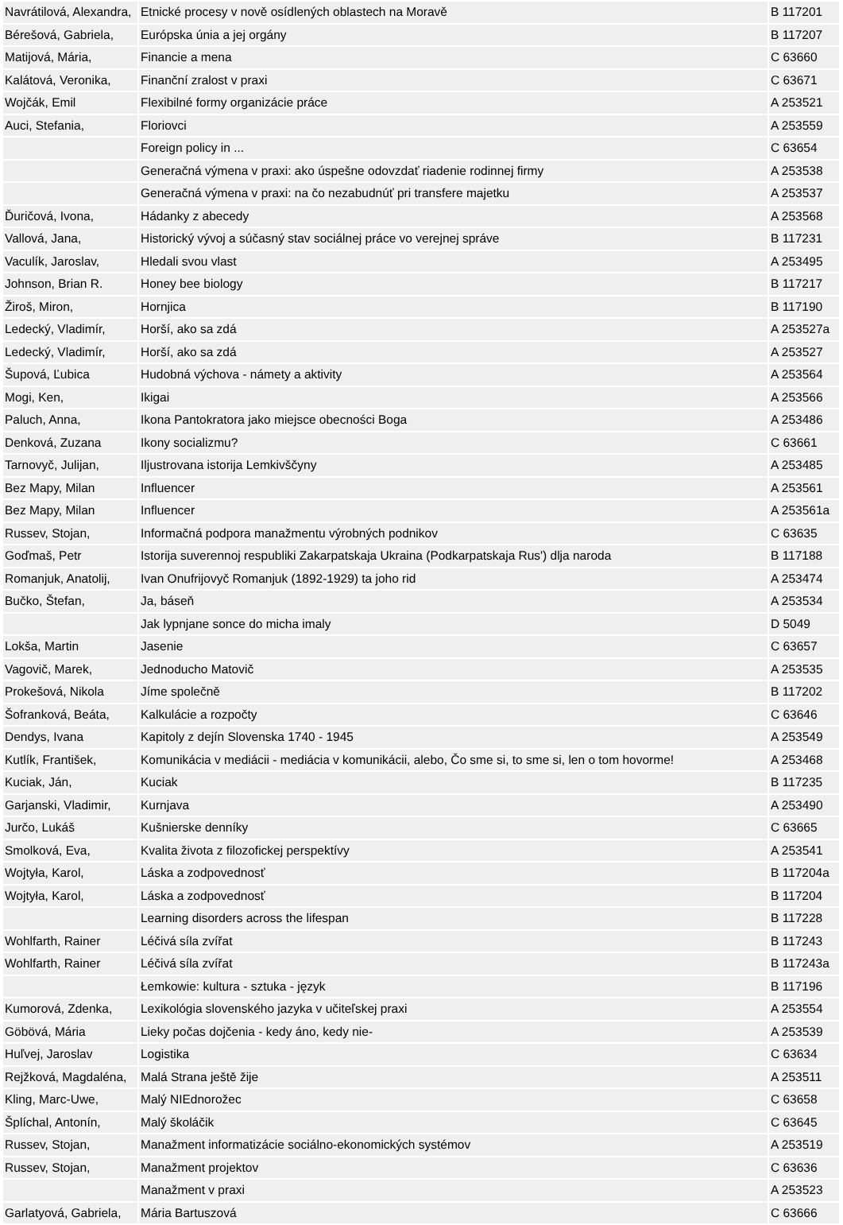| Navrátilová, Alexandra, | Etnické procesy v nově osídlených oblastech na Moravě | B 117201 |
| Bérešová, Gabriela, | Európska únia a jej orgány | B 117207 |
| Matijová, Mária, | Financie a mena | C 63660 |
| Kalátová, Veronika, | Finanční zralost v praxi | C 63671 |
| Wojčák, Emil | Flexibilné formy organizácie práce | A 253521 |
| Auci, Stefania, | Floriovci | A 253559 |
| | Foreign policy in ... | C 63654 |
| | Generačná výmena v praxi: ako úspešne odovzdať riadenie rodinnej firmy | A 253538 |
| | Generačná výmena v praxi: na čo nezabudnúť pri transfere majetku | A 253537 |
| Ďuričová, Ivona, | Hádanky z abecedy | A 253568 |
| Vallová, Jana, | Historický vývoj a súčasný stav sociálnej práce vo verejnej správe | B 117231 |
| Vaculík, Jaroslav, | Hledali svou vlast | A 253495 |
| Johnson, Brian R. | Honey bee biology | B 117217 |
| Žiroš, Miron, | Hornjica | B 117190 |
| Ledecký, Vladimír, | Horší, ako sa zdá | A 253527a |
| Ledecký, Vladimír, | Horší, ako sa zdá | A 253527 |
| Šupová, Ľubica | Hudobná výchova - námety a aktivity | A 253564 |
| Mogi, Ken, | Ikigai | A 253566 |
| Paluch, Anna, | Ikona Pantokratora jako miejsce obecności Boga | A 253486 |
| Denková, Zuzana | Ikony socializmu? | C 63661 |
| Tarnovyč, Julijan, | Iljustrovana istorija Lemkivščyny | A 253485 |
| Bez Mapy, Milan | Influencer | A 253561 |
| Bez Mapy, Milan | Influencer | A 253561a |
| Russev, Stojan, | Informačná podpora manažmentu výrobných podnikov | C 63635 |
| Goďmaš, Petr | Istorija suverennoj respubliki Zakarpatskaja Ukraina (Podkarpatskaja Rus') dlja naroda | B 117188 |
| Romanjuk, Anatolij, | Ivan Onufrijovyč Romanjuk (1892-1929) ta joho rid | A 253474 |
| Bučko, Štefan, | Ja, báseň | A 253534 |
| | Jak lypnjane sonce do micha imaly | D 5049 |
| Lokša, Martin | Jasenie | C 63657 |
| Vagovič, Marek, | Jednoducho Matovič | A 253535 |
| Prokešová, Nikola | Jíme společně | B 117202 |
| Šofranková, Beáta, | Kalkulácie a rozpočty | C 63646 |
| Dendys, Ivana | Kapitoly z dejín Slovenska 1740 - 1945 | A 253549 |
| Kutlík, František, | Komunikácia v mediácii - mediácia v komunikácii, alebo, Čo sme si, to sme si, len o tom hovorme! | A 253468 |
| Kuciak, Ján, | Kuciak | B 117235 |
| Garjanski, Vladimir, | Kurnjava | A 253490 |
| Jurčo, Lukáš | Kušnierske denníky | C 63665 |
| Smolková, Eva, | Kvalita života z filozofickej perspektívy | A 253541 |
| Wojtyła, Karol, | Láska a zodpovednosť | B 117204a |
| Wojtyła, Karol, | Láska a zodpovednosť | B 117204 |
| | Learning disorders across the lifespan | B 117228 |
| Wohlfarth, Rainer | Léčivá síla zvířat | B 117243 |
| Wohlfarth, Rainer | Léčivá síla zvířat | B 117243a |
| | Łemkowie: kultura - sztuka - język | B 117196 |
| Kumorová, Zdenka, | Lexikológia slovenského jazyka v učiteľskej praxi | A 253554 |
| Göbövá, Mária | Lieky počas dojčenia - kedy áno, kedy nie- | A 253539 |
| Huľvej, Jaroslav | Logistika | C 63634 |
| Rejžková, Magdaléna, | Malá Strana ještě žije | A 253511 |
| Kling, Marc-Uwe, | Malý NIEdnorožec | C 63658 |
| Šplíchal, Antonín, | Malý školáčik | C 63645 |
| Russev, Stojan, | Manažment informatizácie sociálno-ekonomických systémov | A 253519 |
| Russev, Stojan, | Manažment projektov | C 63636 |
| | Manažment v praxi | A 253523 |
| Garlatyová, Gabriela, | Mária Bartuszová | C 63666 |